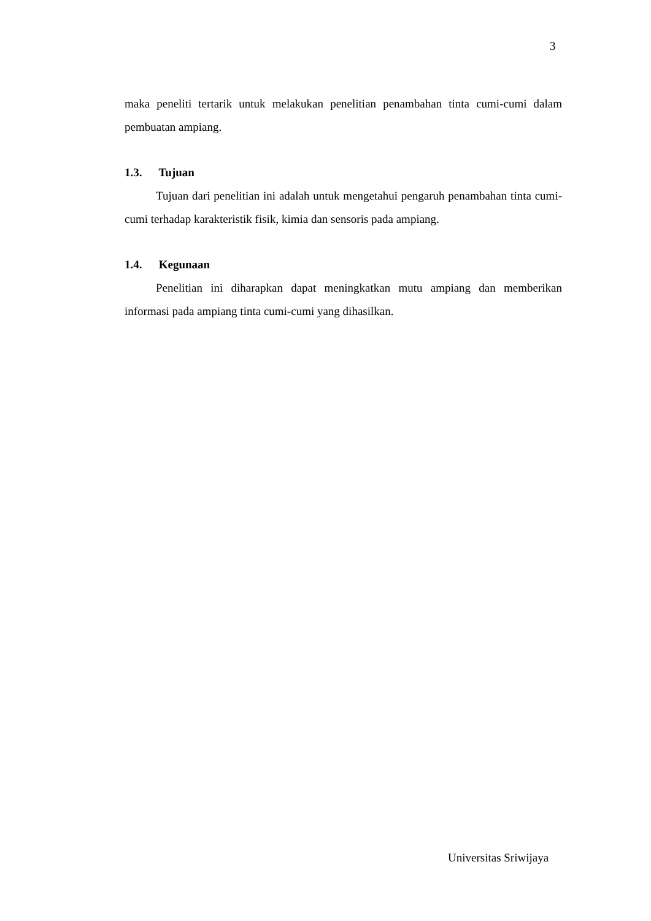3
maka peneliti tertarik untuk melakukan penelitian penambahan tinta cumi-cumi dalam pembuatan ampiang.
1.3. Tujuan
Tujuan dari penelitian ini adalah untuk mengetahui pengaruh penambahan tinta cumi-cumi terhadap karakteristik fisik, kimia dan sensoris pada ampiang.
1.4. Kegunaan
Penelitian ini diharapkan dapat meningkatkan mutu ampiang dan memberikan informasi pada ampiang tinta cumi-cumi yang dihasilkan.
Universitas Sriwijaya